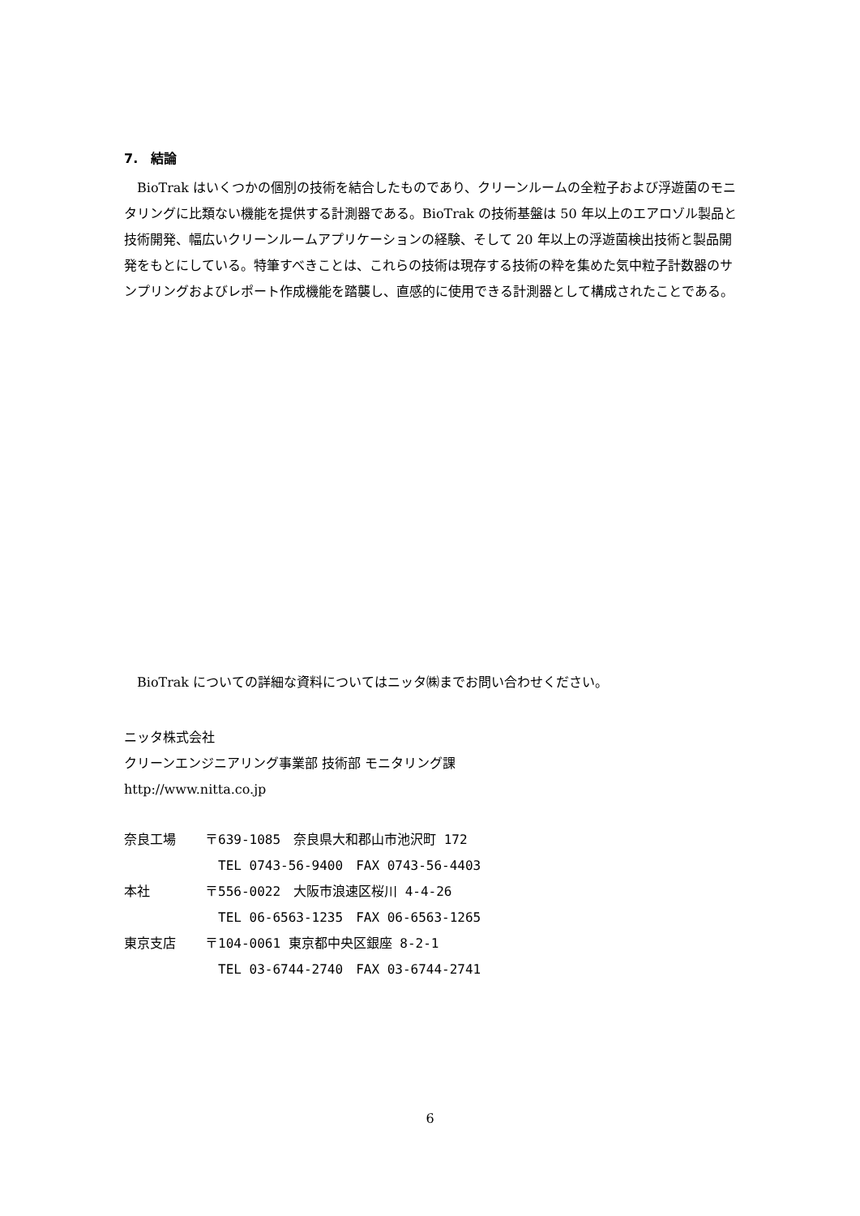7.　結論
BioTrak はいくつかの個別の技術を結合したものであり、クリーンルームの全粒子および浮遊菌のモニタリングに比類ない機能を提供する計測器である。BioTrak の技術基盤は 50 年以上のエアロゾル製品と技術開発、幅広いクリーンルームアプリケーションの経験、そして 20 年以上の浮遊菌検出技術と製品開発をもとにしている。特筆すべきことは、これらの技術は現存する技術の粋を集めた気中粒子計数器のサンプリングおよびレポート作成機能を踏襲し、直感的に使用できる計測器として構成されたことである。
BioTrak についての詳細な資料についてはニッタ㈱までお問い合わせください。
ニッタ株式会社
クリーンエンジニアリング事業部 技術部 モニタリング課
http://www.nitta.co.jp
| 奈良工場 | 〒639-1085 奈良県大和郡山市池沢町 172 |
| | TEL 0743-56-9400 FAX 0743-56-4403 |
| 本社 | 〒556-0022 大阪市浪速区桜川 4-4-26 |
| | TEL 06-6563-1235 FAX 06-6563-1265 |
| 東京支店 | 〒104-0061 東京都中央区銀座 8-2-1 |
| | TEL 03-6744-2740 FAX 03-6744-2741 |
6